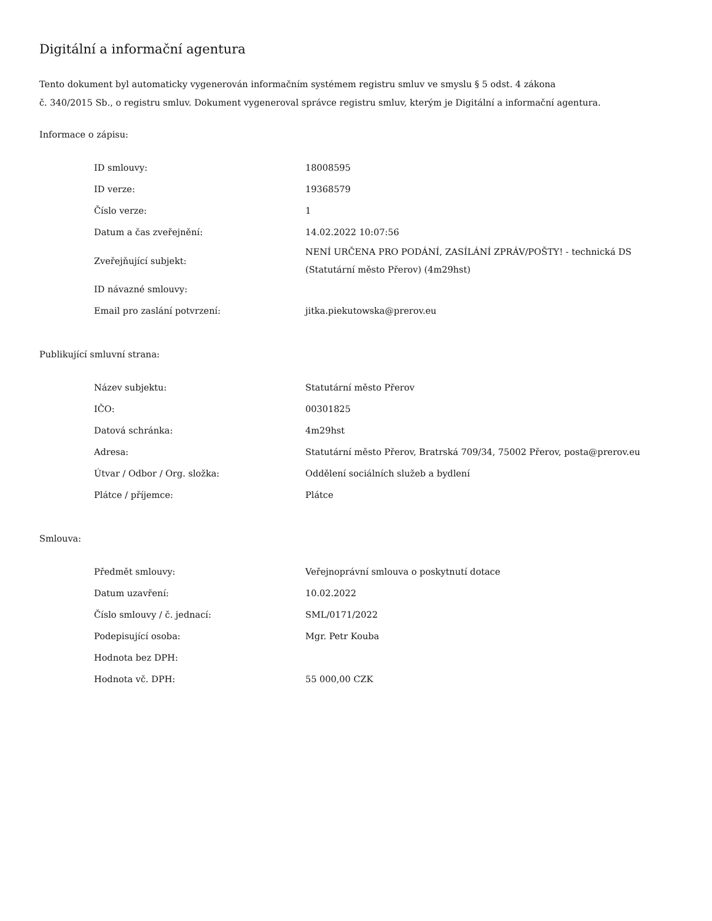Digitální a informační agentura
Tento dokument byl automaticky vygenerován informačním systémem registru smluv ve smyslu § 5 odst. 4 zákona
č. 340/2015 Sb., o registru smluv. Dokument vygeneroval správce registru smluv, kterým je Digitální a informační agentura.
Informace o zápisu:
| ID smlouvy: | 18008595 |
| ID verze: | 19368579 |
| Číslo verze: | 1 |
| Datum a čas zveřejnění: | 14.02.2022 10:07:56 |
| Zveřejňující subjekt: | NENÍ URČENA PRO PODÁNÍ, ZASÍLÁNÍ ZPRÁV/POŠTY! - technická DS (Statutární město Přerov) (4m29hst) |
| ID návazné smlouvy: | |
| Email pro zaslání potvrzení: | jitka.piekutowska@prerov.eu |
Publikující smluvní strana:
| Název subjektu: | Statutární město Přerov |
| IČO: | 00301825 |
| Datová schránka: | 4m29hst |
| Adresa: | Statutární město Přerov, Bratrská 709/34, 75002 Přerov, posta@prerov.eu |
| Útvar / Odbor / Org. složka: | Oddělení sociálních služeb a bydlení |
| Plátce / příjemce: | Plátce |
Smlouva:
| Předmět smlouvy: | Veřejnoprávní smlouva o poskytnutí dotace |
| Datum uzavření: | 10.02.2022 |
| Číslo smlouvy / č. jednací: | SML/0171/2022 |
| Podepisující osoba: | Mgr. Petr Kouba |
| Hodnota bez DPH: | |
| Hodnota vč. DPH: | 55 000,00 CZK |